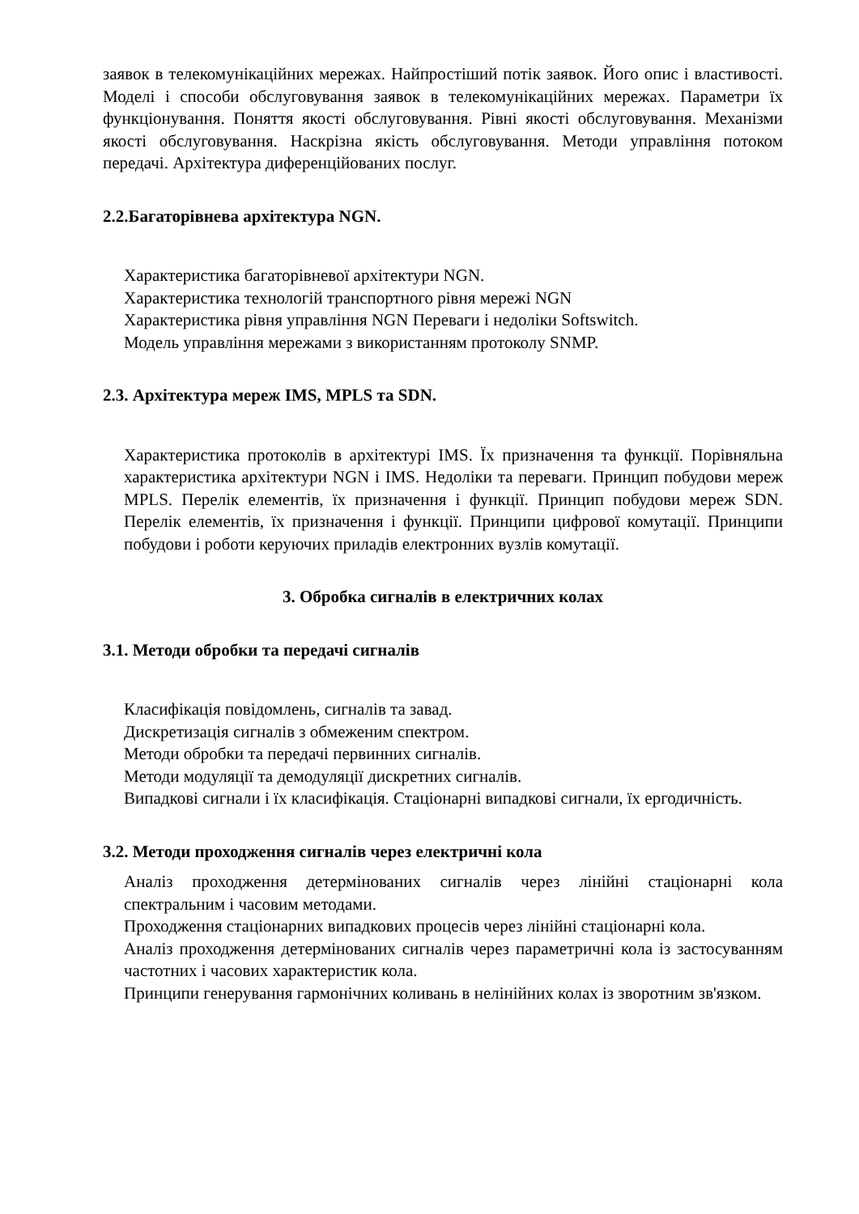заявок в телекомунікаційних мережах. Найпростіший потік заявок. Його опис і властивості. Моделі і способи обслуговування заявок в телекомунікаційних мережах. Параметри їх функціонування. Поняття якості обслуговування. Рівні якості обслуговування. Механізми якості обслуговування. Наскрізна якість обслуговування. Методи управління потоком передачі. Архітектура диференційованих послуг.
2.2.Багаторівнева архітектура NGN.
Характеристика багаторівневої архітектури NGN.
Характеристика технологій транспортного рівня мережі NGN
Характеристика рівня управління NGN Переваги і недоліки Softswitch.
Модель управління мережами з використанням протоколу SNMP.
2.3. Архітектура мереж IMS, MPLS та SDN.
Характеристика протоколів в архітектурі IMS. Їх призначення та функції. Порівняльна характеристика архітектури NGN і IMS. Недоліки та переваги. Принцип побудови мереж MPLS. Перелік елементів, їх призначення і функції. Принцип побудови мереж SDN. Перелік елементів, їх призначення і функції. Принципи цифрової комутації. Принципи побудови і роботи керуючих приладів електронних вузлів комутації.
3. Обробка сигналів в електричних колах
3.1. Методи обробки та передачі сигналів
Класифікація повідомлень, сигналів та завад.
Дискретизація сигналів з обмеженим спектром.
Методи обробки та передачі первинних сигналів.
Методи модуляції та демодуляції дискретних сигналів.
Випадкові сигнали і їх класифікація. Стаціонарні випадкові сигнали, їх ергодичність.
3.2. Методи проходження сигналів через електричні кола
Аналіз проходження детермінованих сигналів через лінійні стаціонарні кола спектральним і часовим методами.
Проходження стаціонарних випадкових процесів через лінійні стаціонарні кола.
Аналіз проходження детермінованих сигналів через параметричні кола із застосуванням частотних і часових характеристик кола.
Принципи генерування гармонічних коливань в нелінійних колах із зворотним зв'язком.